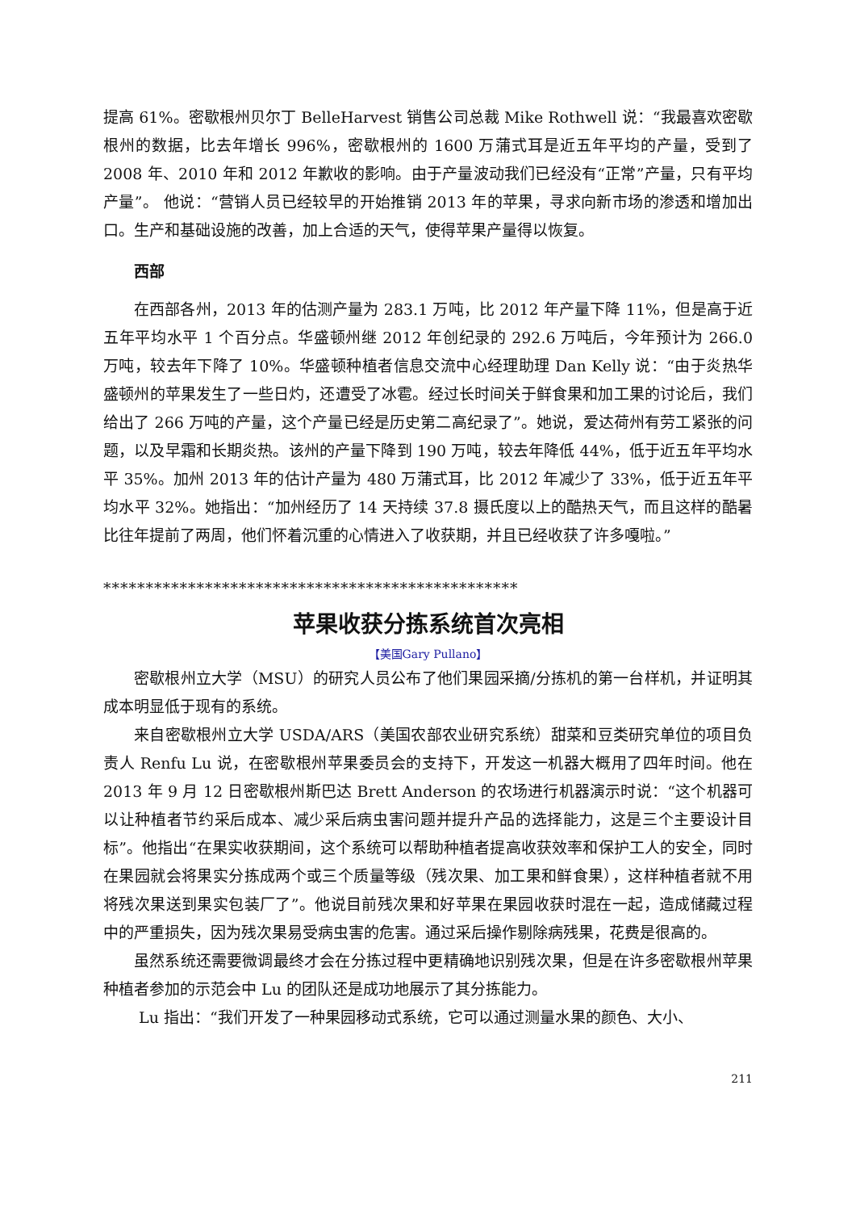提高 61%。密歇根州贝尔丁 BelleHarvest 销售公司总裁 Mike Rothwell 说：“我最喜欢密歇根州的数据，比去年增长 996%，密歇根州的 1600 万蒲式耳是近五年平均的产量，受到了 2008 年、2010 年和 2012 年歉收的影响。由于产量波动我们已经没有“正常”产量，只有平均产量”。 他说：“营销人员已经较早的开始推销 2013 年的苹果，寻求向新市场的渗透和增加出口。生产和基础设施的改善，加上合适的天气，使得苹果产量得以恢复。
西部
在西部各州，2013 年的估测产量为 283.1 万吨，比 2012 年产量下降 11%，但是高于近五年平均水平 1 个百分点。华盛顿州继 2012 年创纪录的 292.6 万吨后，今年预计为 266.0 万吨，较去年下降了 10%。华盛顿种植者信息交流中心经理助理 Dan Kelly 说：“由于炎热华盛顿州的苹果发生了一些日灼，还遭受了冰雹。经过长时间关于鲜食果和加工果的讨论后，我们给出了 266 万吨的产量，这个产量已经是历史第二高纪录了”。她说，爱达荷州有劳工紧张的问题，以及早霜和长期炎热。该州的产量下降到 190 万吨，较去年降低 44%，低于近五年平均水平 35%。加州 2013 年的估计产量为 480 万蒲式耳，比 2012 年减少了 33%，低于近五年平均水平 32%。她指出：“加州经历了 14 天持续 37.8 摄氏度以上的酷热天气，而且这样的酷暑比往年提前了两周，他们怀着沉重的心情进入了收获期，并且已经收获了许多嘎啦。”
*************************************************
苹果收获分拣系统首次亮相
【美国Gary Pullano】
密歇根州立大学（MSU）的研究人员公布了他们果园采摘/分拣机的第一台样机，并证明其成本明显低于现有的系统。
来自密歇根州立大学 USDA/ARS（美国农部农业研究系统）甜菜和豆类研究单位的项目负责人 Renfu Lu 说，在密歇根州苹果委员会的支持下，开发这一机器大概用了四年时间。他在 2013 年 9 月 12 日密歇根州斯巴达 Brett Anderson 的农场进行机器演示时说：“这个机器可以让种植者节约采后成本、减少采后病虫害问题并提升产品的选择能力，这是三个主要设计目标”。他指出“在果实收获期间，这个系统可以帮助种植者提高收获效率和保护工人的安全，同时在果园就会将果实分拣成两个或三个质量等级（残次果、加工果和鲜食果），这样种植者就不用将残次果送到果实包装厂了”。他说目前残次果和好苹果在果园收获时混在一起，造成储藏过程中的严重损失，因为残次果易受病虫害的危害。通过采后操作剔除病残果，花费是很高的。
虽然系统还需要微调最终才会在分拣过程中更精确地识别残次果，但是在许多密歇根州苹果种植者参加的示范会中 Lu 的团队还是成功地展示了其分拣能力。
Lu 指出：“我们开发了一种果园移动式系统，它可以通过测量水果的颜色、大小、
211